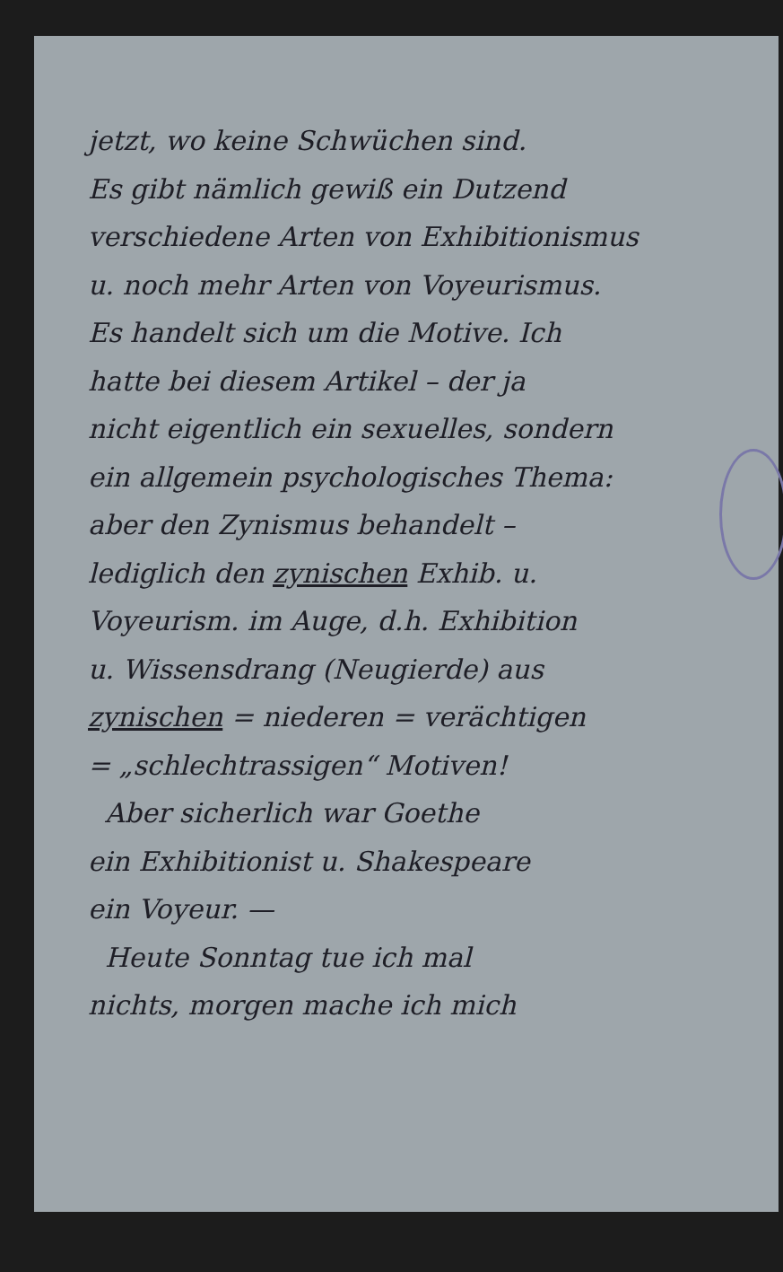jetzt, wo keine Schwüchen sind.
Es gibt nämlich gewiß ein Dutzend
verschiedene Arten von Exhibitionismus
u. noch mehr Arten von Voyeurismus.
Es handelt sich um die Motive. Ich
hatte bei diesem Artikel – der ja
nicht eigentlich ein sexuelles, sondern
ein allgemein psychologisches Thema:
aber den Zynismus behandelt –
lediglich den zynischen Exhib. u.
Voyeurism. im Auge, d.h. Exhibition
u. Wissensdrang (Neugierde) aus
zynischen = niederen = verächtigen
= „schlechtrassigen“ Motiven!
Aber sicherlich war Goethe
ein Exhibitionist u. Shakespeare
ein Voyeur. —
Heute Sonntag tue ich mal
nichts, morgen mache ich mich